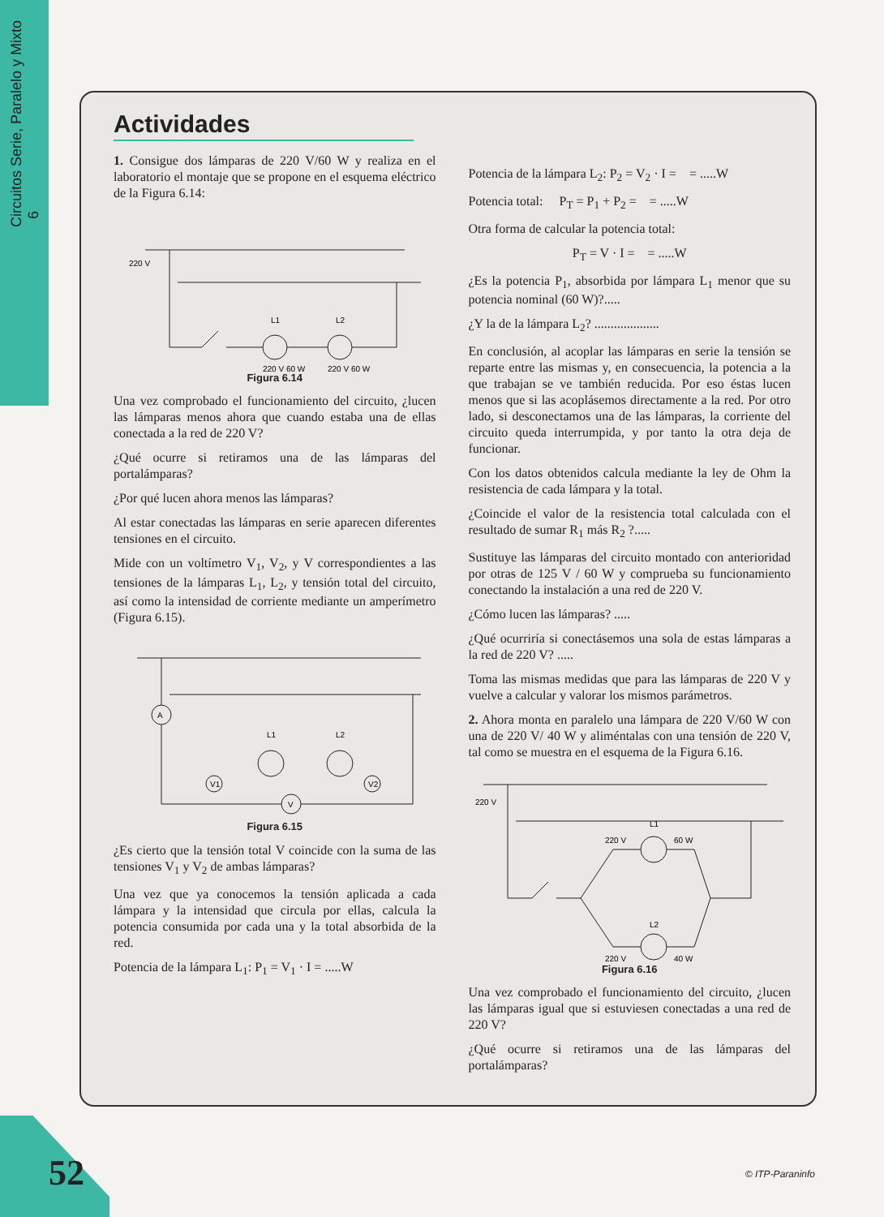Circuitos Serie, Paralelo y Mixto 6
Actividades
1. Consigue dos lámparas de 220 V/60 W y realiza en el laboratorio el montaje que se propone en el esquema eléctrico de la Figura 6.14:
220 V
L1
L2
220 V 60 W
220 V 60 W
Figura 6.14
Una vez comprobado el funcionamiento del circuito, ¿lucen las lámparas menos ahora que cuando estaba una de ellas conectada a la red de 220 V?
¿Qué ocurre si retiramos una de las lámparas del portalámparas?
¿Por qué lucen ahora menos las lámparas?
Al estar conectadas las lámparas en serie aparecen diferentes tensiones en el circuito.
Mide con un voltímetro V<sub>1</sub>, V<sub>2</sub>, y V correspondientes a las tensiones de la lámparas L<sub>1</sub>, L<sub>2</sub>, y tensión total del circuito, así como la intensidad de corriente mediante un amperímetro (Figura 6.15).
A
L1
L2
V1
V2
V
Figura 6.15
¿Es cierto que la tensión total V coincide con la suma de las tensiones V<sub>1</sub> y V<sub>2</sub> de ambas lámparas?
Una vez que ya conocemos la tensión aplicada a cada lámpara y la intensidad que circula por ellas, calcula la potencia consumida por cada una y la total absorbida de la red.
Potencia de la lámpara L<sub>1</sub>: P<sub>1</sub> = V<sub>1</sub> · I = .....W
Potencia de la lámpara L<sub>2</sub>: P<sub>2</sub> = V<sub>2</sub> · I = = .....W
Potencia total: P<sub>T</sub> = P<sub>1</sub> + P<sub>2</sub> = = .....W
Otra forma de calcular la potencia total:
P<sub>T</sub> = V · I = = .....W
¿Es la potencia P<sub>1</sub>, absorbida por lámpara L<sub>1</sub> menor que su potencia nominal (60 W)?.....
¿Y la de la lámpara L<sub>2</sub>? ....................
En conclusión, al acoplar las lámparas en serie la tensión se reparte entre las mismas y, en consecuencia, la potencia a la que trabajan se ve también reducida. Por eso éstas lucen menos que si las acoplásemos directamente a la red. Por otro lado, si desconectamos una de las lámparas, la corriente del circuito queda interrumpida, y por tanto la otra deja de funcionar.
Con los datos obtenidos calcula mediante la ley de Ohm la resistencia de cada lámpara y la total.
¿Coincide el valor de la resistencia total calculada con el resultado de sumar R<sub>1</sub> más R<sub>2</sub> ?.....
Sustituye las lámparas del circuito montado con anterioridad por otras de 125 V / 60 W y comprueba su funcionamiento conectando la instalación a una red de 220 V.
¿Cómo lucen las lámparas? .....
¿Qué ocurriría si conectásemos una sola de estas lámparas a la red de 220 V? .....
Toma las mismas medidas que para las lámparas de 220 V y vuelve a calcular y valorar los mismos parámetros.
2. Ahora monta en paralelo una lámpara de 220 V/60 W con una de 220 V/ 40 W y aliméntalas con una tensión de 220 V, tal como se muestra en el esquema de la Figura 6.16.
220 V
L1
220 V
60 W
L2
220 V
40 W
Figura 6.16
Una vez comprobado el funcionamiento del circuito, ¿lucen las lámparas igual que si estuviesen conectadas a una red de 220 V?
¿Qué ocurre si retiramos una de las lámparas del portalámparas?
52 © ITP-Paraninfo